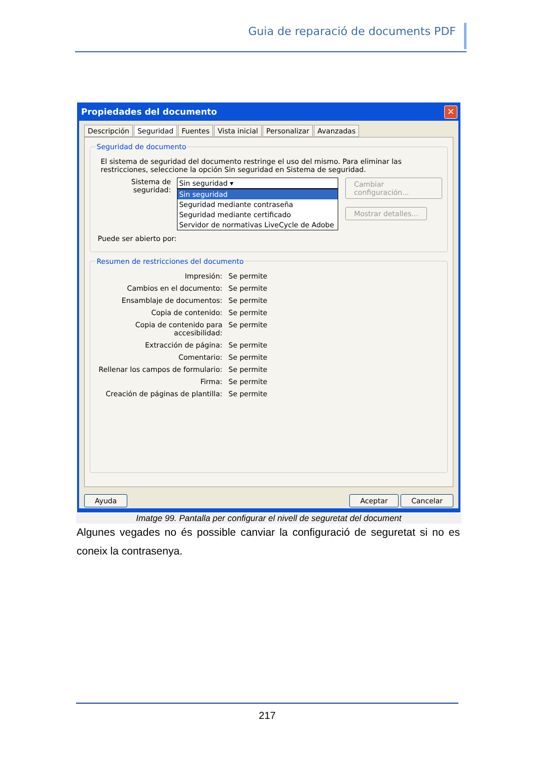Guia de reparació de documents PDF
Propiedades del documento ✕
Descripción Seguridad Fuentes Vista inicial Personalizar Avanzadas
Seguridad de documento
El sistema de seguridad del documento restringe el uso del mismo. Para eliminar las restricciones, seleccione la opción Sin seguridad en Sistema de seguridad.
Sistema de seguridad:
Sin seguridad ▾
Sin seguridad
Seguridad mediante contraseña
Seguridad mediante certificado
Servidor de normativas LiveCycle de Adobe
Cambiar configuración...
Mostrar detalles...
Puede ser abierto por:
Resumen de restricciones del documento
Impresión: Se permite
Cambios en el documento: Se permite
Ensamblaje de documentos: Se permite
Copia de contenido: Se permite
Copia de contenido para accesibilidad: Se permite
Extracción de página: Se permite
Comentario: Se permite
Rellenar los campos de formulario: Se permite
Firma: Se permite
Creación de páginas de plantilla: Se permite
Ayuda Aceptar Cancelar
Imatge 99. Pantalla per configurar el nivell de seguretat del document
Algunes vegades no és possible canviar la configuració de seguretat si no es coneix la contrasenya.
217